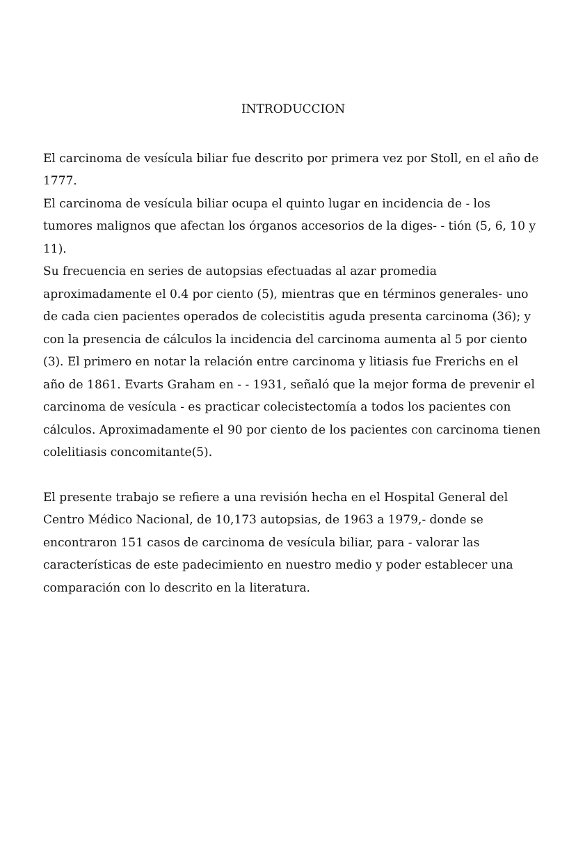INTRODUCCION
El carcinoma de vesícula biliar fue descrito por primera vez por Stoll, en el año de 1777.
El carcinoma de vesícula biliar ocupa el quinto lugar en incidencia de - los tumores malignos que afectan los órganos accesorios de la diges- - tión (5, 6, 10 y 11).
Su frecuencia en series de autopsias efectuadas al azar promedia aproximadamente el 0.4 por ciento (5), mientras que en términos generales- uno de cada cien pacientes operados de colecistitis aguda presenta carcinoma (36); y con la presencia de cálculos la incidencia del carcinoma aumenta al 5 por ciento (3). El primero en notar la relación entre carcinoma y litiasis fue Frerichs en el año de 1861. Evarts Graham en - - 1931, señaló que la mejor forma de prevenir el carcinoma de vesícula - es practicar colecistectomía a todos los pacientes con cálculos. Aproximadamente el 90 por ciento de los pacientes con carcinoma tienen colelitiasis concomitante(5).
El presente trabajo se refiere a una revisión hecha en el Hospital General del Centro Médico Nacional, de 10,173 autopsias, de 1963 a 1979,- donde se encontraron 151 casos de carcinoma de vesícula biliar, para - valorar las características de este padecimiento en nuestro medio y poder establecer una comparación con lo descrito en la literatura.